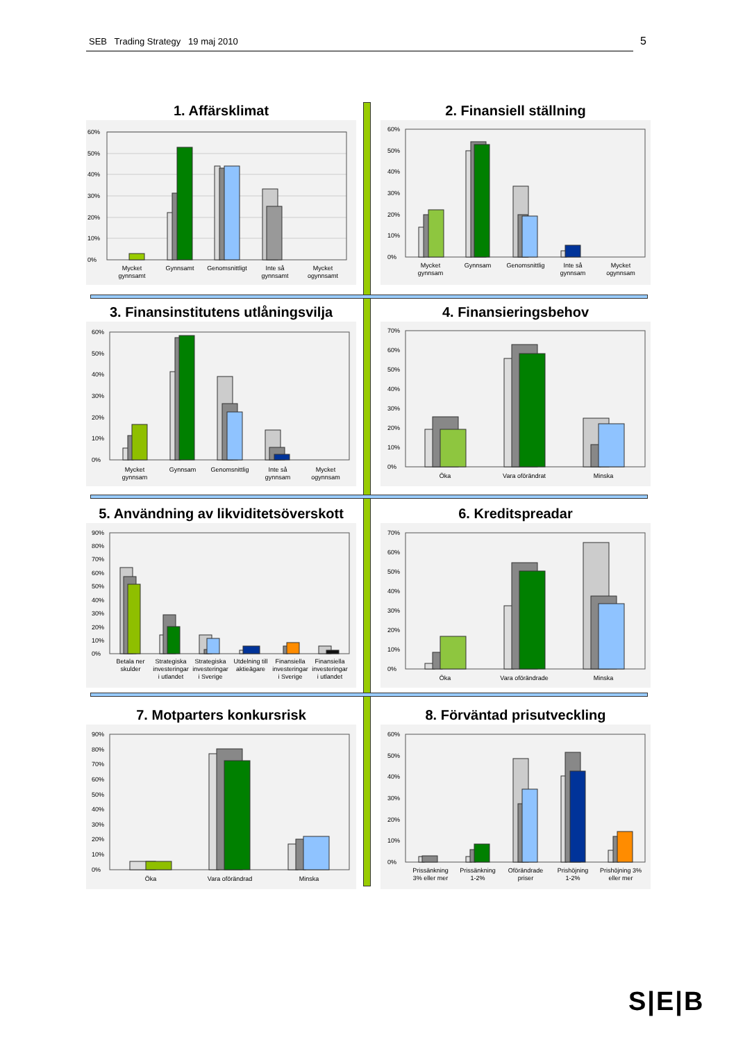SEB Trading Strategy 19 maj 2010 5
1. Affärsklimat
60%
50%
40%
30%
20%
10%
0%
Mycket gynnsamt
Gynnsamt
Genomsnittligt
Inte så gynnsamt
Mycket ogynnsamt
2. Finansiell ställning
60%
50%
40%
30%
20%
10%
0%
Mycket gynnsam
Gynnsam
Genomsnittlig
Inte så gynnsam
Mycket ogynnsam
3. Finansinstitutens utlåningsvilja
60%
50%
40%
30%
20%
10%
0%
Mycket gynnsam
Gynnsam
Genomsnittlig
Inte så gynnsam
Mycket ogynnsam
4. Finansieringsbehov
70%
60%
50%
40%
30%
20%
10%
0%
Öka
Vara oförändrat
Minska
5. Användning av likviditetsöverskott
90%
80%
70%
60%
50%
40%
30%
20%
10%
0%
Betala ner skulder
Strategiska investeringar i utlandet
Strategiska investeringar i Sverige
Utdelning till aktieägare
Finansiella investeringar i Sverige
Finansiella investeringar i utlandet
6. Kreditspreadar
70%
60%
50%
40%
30%
20%
10%
0%
Öka
Vara oförändrade
Minska
7. Motparters konkursrisk
90%
80%
70%
60%
50%
40%
30%
20%
10%
0%
Öka
Vara oförändrad
Minska
8. Förväntad prisutveckling
60%
50%
40%
30%
20%
10%
0%
Prissänkning 3% eller mer
Prissänkning 1-2%
Oförändrade priser
Prishöjning 1-2%
Prishöjning 3% eller mer
S|E|B